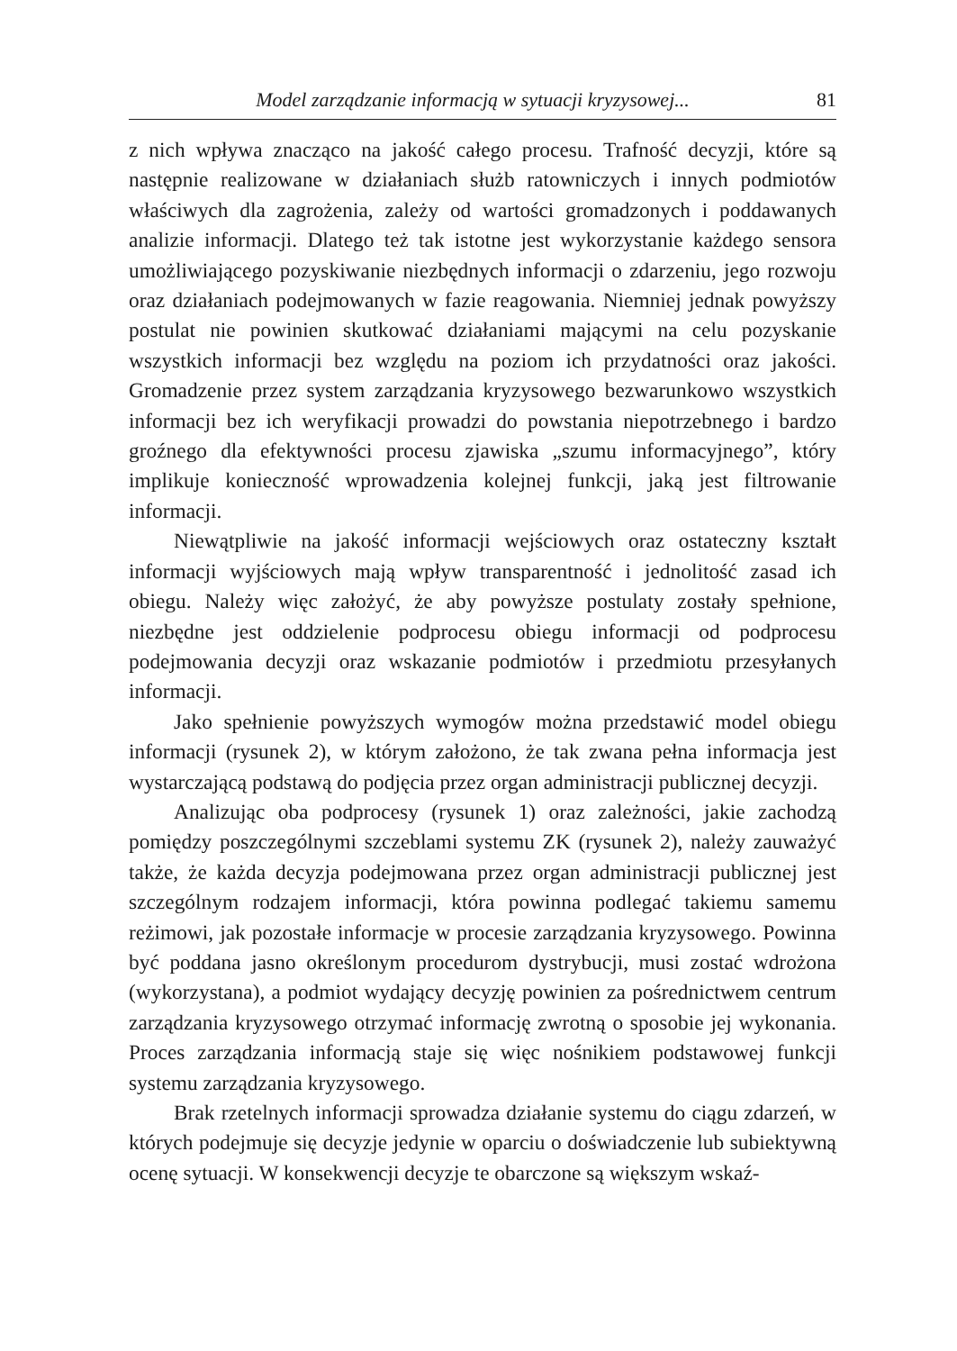Model zarządzanie informacją w sytuacji kryzysowej... 81
z nich wpływa znacząco na jakość całego procesu. Trafność decyzji, które są następnie realizowane w działaniach służb ratowniczych i innych podmiotów właściwych dla zagrożenia, zależy od wartości gromadzonych i poddawanych analizie informacji. Dlatego też tak istotne jest wykorzystanie każdego sensora umożliwiającego pozyskiwanie niezbędnych informacji o zdarzeniu, jego rozwoju oraz działaniach podejmowanych w fazie reagowania. Niemniej jednak powyższy postulat nie powinien skutkować działaniami mającymi na celu pozyskanie wszystkich informacji bez względu na poziom ich przydatności oraz jakości. Gromadzenie przez system zarządzania kryzysowego bezwarunkowo wszystkich informacji bez ich weryfikacji prowadzi do powstania niepotrzebnego i bardzo groźnego dla efektywności procesu zjawiska „szumu informacyjnego”, który implikuje konieczność wprowadzenia kolejnej funkcji, jaką jest filtrowanie informacji.
Niewątpliwie na jakość informacji wejściowych oraz ostateczny kształt informacji wyjściowych mają wpływ transparentność i jednolitość zasad ich obiegu. Należy więc założyć, że aby powyższe postulaty zostały spełnione, niezbędne jest oddzielenie podprocesu obiegu informacji od podprocesu podejmowania decyzji oraz wskazanie podmiotów i przedmiotu przesyłanych informacji.
Jako spełnienie powyższych wymogów można przedstawić model obiegu informacji (rysunek 2), w którym założono, że tak zwana pełna informacja jest wystarczającą podstawą do podjęcia przez organ administracji publicznej decyzji.
Analizując oba podprocesy (rysunek 1) oraz zależności, jakie zachodzą pomiędzy poszczególnymi szczeblami systemu ZK (rysunek 2), należy zauważyć także, że każda decyzja podejmowana przez organ administracji publicznej jest szczególnym rodzajem informacji, która powinna podlegać takiemu samemu reżimowi, jak pozostałe informacje w procesie zarządzania kryzysowego. Powinna być poddana jasno określonym procedurom dystrybucji, musi zostać wdrożona (wykorzystana), a podmiot wydający decyzję powinien za pośrednictwem centrum zarządzania kryzysowego otrzymać informację zwrotną o sposobie jej wykonania. Proces zarządzania informacją staje się więc nośnikiem podstawowej funkcji systemu zarządzania kryzysowego.
Brak rzetelnych informacji sprowadza działanie systemu do ciągu zdarzeń, w których podejmuje się decyzje jedynie w oparciu o doświadczenie lub subiektywną ocenę sytuacji. W konsekwencji decyzje te obarczone są większym wskaź-